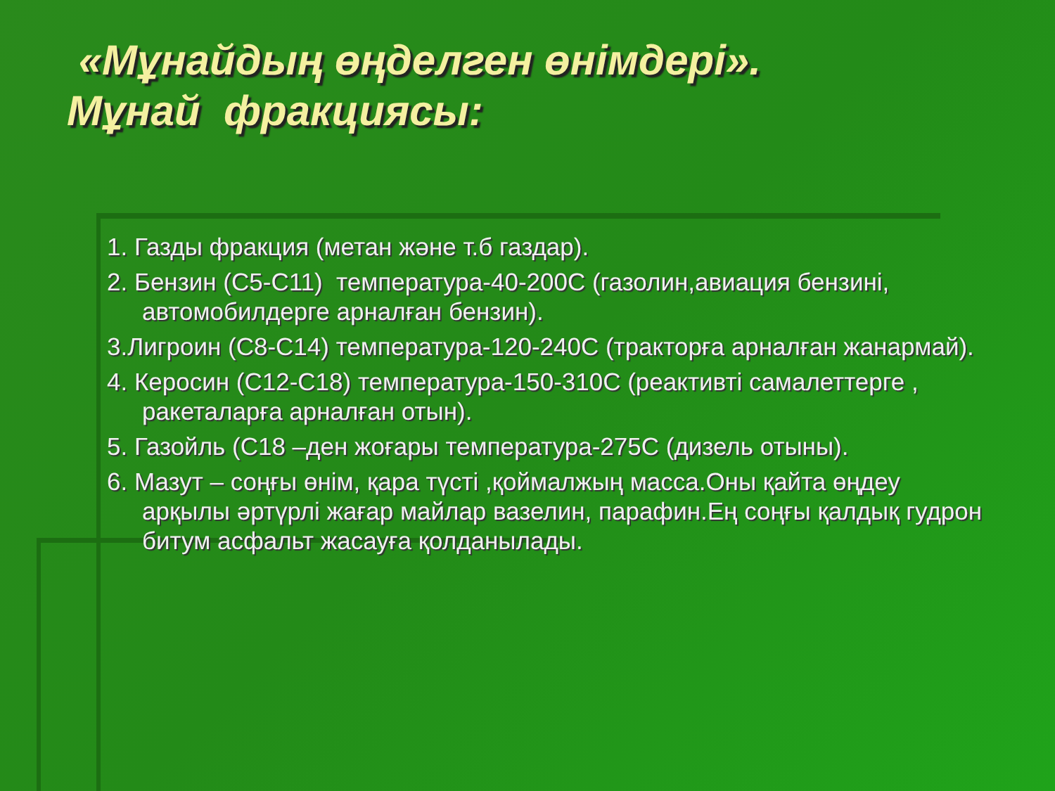«Мұнайдың өңделген өнімдері».
Мұнай фракциясы:
1. Газды фракция (метан және т.б газдар).
2. Бензин (С5-С11) температура-40-200С (газолин,авиация бензині, автомобилдерге арналған бензин).
3.Лигроин (С8-С14) температура-120-240С (тракторға арналған жанармай).
4. Керосин (С12-С18) температура-150-310С (реактивті самалеттерге , ракеталарға арналған отын).
5. Газойль (С18 –ден жоғары температура-275С (дизель отыны).
6. Мазут – соңғы өнім, қара түсті ,қоймалжың масса.Оны қайта өңдеу арқылы әртүрлі жағар майлар вазелин, парафин.Ең соңғы қалдық гудрон битум асфальт жасауға қолданылады.